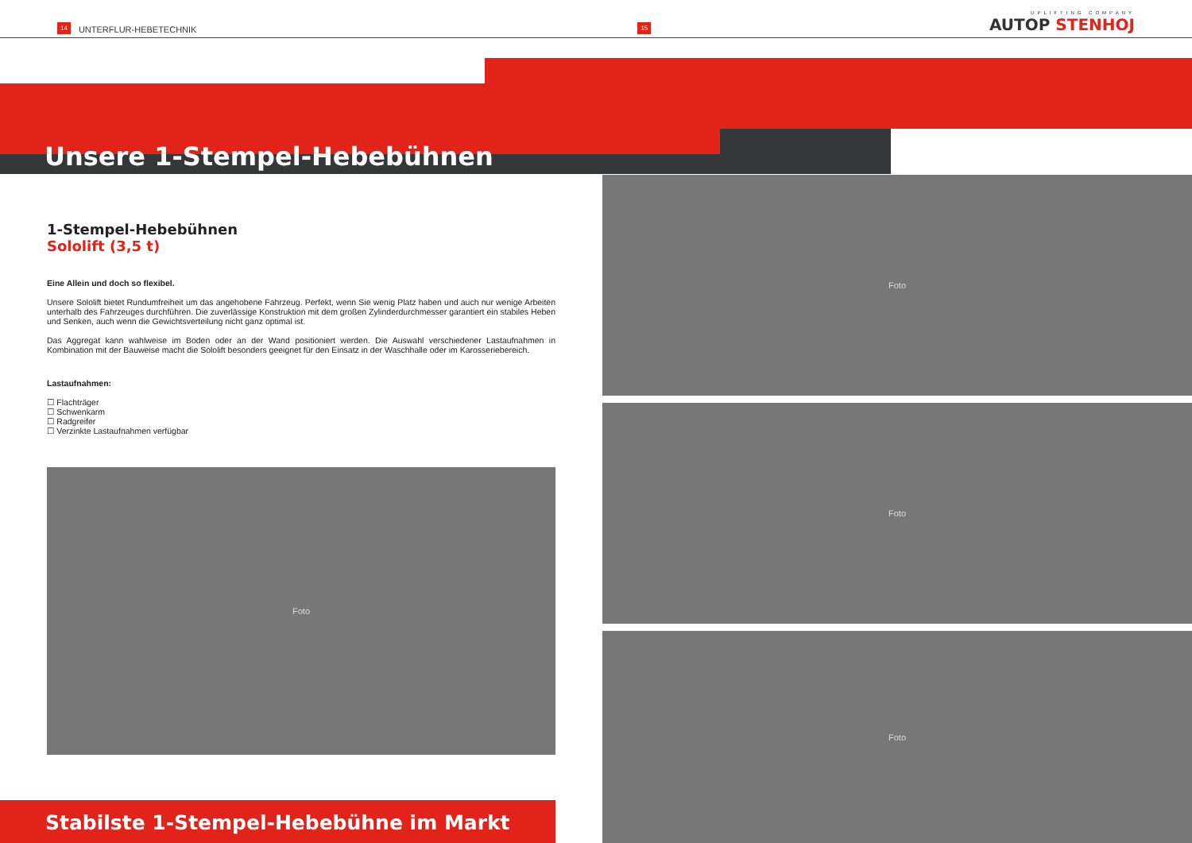14 UNTERFLUR-HEBETECHNIK 15
UPLIFTING COMPANY
AUTOP STENHOJ
Unsere 1-Stempel-Hebebühnen
1-Stempel-Hebebühnen
Sololift (3,5 t)
Eine Allein und doch so flexibel.
Unsere Sololift bietet Rundumfreiheit um das angehobene Fahrzeug. Perfekt, wenn Sie wenig Platz haben und auch nur wenige Arbeiten unterhalb des Fahrzeuges durchführen. Die zuverlässige Konstruktion mit dem großen Zylinderdurchmesser garantiert ein stabiles Heben und Senken, auch wenn die Gewichtsverteilung nicht ganz optimal ist.
Das Aggregat kann wahlweise im Boden oder an der Wand positioniert werden. Die Auswahl verschiedener Lastaufnahmen in Kombination mit der Bauweise macht die Sololift besonders geeignet für den Einsatz in der Waschhalle oder im Karosseriebereich.
Lastaufnahmen:
☐ Flachträger
☐ Schwenkarm
☐ Radgreifer
☐ Verzinkte Lastaufnahmen verfügbar
Foto
Foto
Foto
Foto
Stabilste 1-Stempel-Hebebühne im Markt